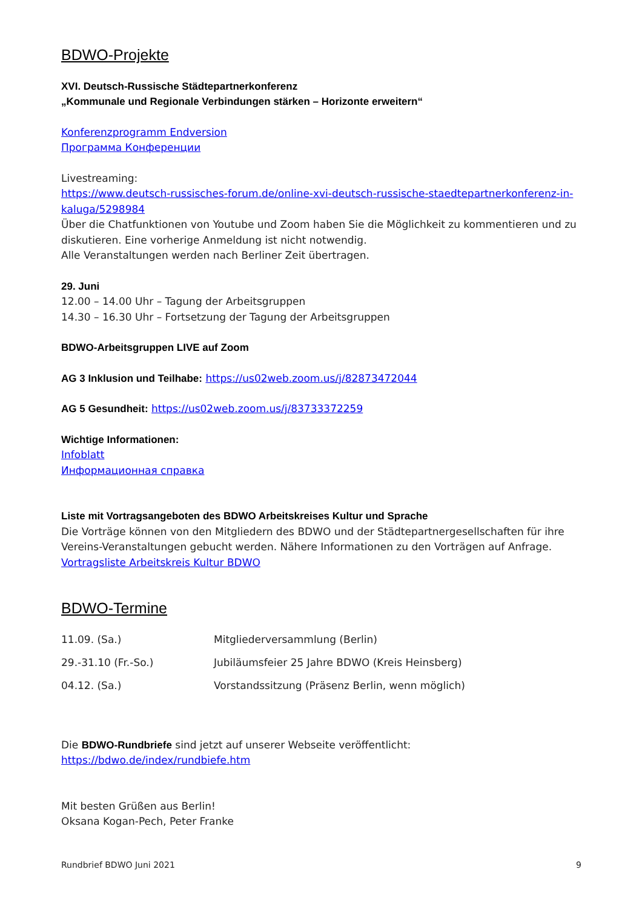BDWO-Projekte
XVI. Deutsch-Russische Städtepartnerkonferenz
„Kommunale und Regionale Verbindungen stärken – Horizonte erweitern“
Konferenzprogramm Endversion
Программа Конференции
Livestreaming:
https://www.deutsch-russisches-forum.de/online-xvi-deutsch-russische-staedtepartnerkonferenz-in-kaluga/5298984
Über die Chatfunktionen von Youtube und Zoom haben Sie die Möglichkeit zu kommentieren und zu diskutieren. Eine vorherige Anmeldung ist nicht notwendig.
Alle Veranstaltungen werden nach Berliner Zeit übertragen.
29. Juni
12.00 – 14.00 Uhr – Tagung der Arbeitsgruppen
14.30 – 16.30 Uhr – Fortsetzung der Tagung der Arbeitsgruppen
BDWO-Arbeitsgruppen LIVE auf Zoom
AG 3 Inklusion und Teilhabe: https://us02web.zoom.us/j/82873472044
AG 5 Gesundheit: https://us02web.zoom.us/j/83733372259
Wichtige Informationen:
Infoblatt
Информационная справка
Liste mit Vortragsangeboten des BDWO Arbeitskreises Kultur und Sprache
Die Vorträge können von den Mitgliedern des BDWO und der Städtepartnergesellschaften für ihre Vereins-Veranstaltungen gebucht werden. Nähere Informationen zu den Vorträgen auf Anfrage.
Vortragsliste Arbeitskreis Kultur BDWO
BDWO-Termine
| 11.09. (Sa.) | Mitgliederversammlung (Berlin) |
| 29.-31.10 (Fr.-So.) | Jubiläumsfeier 25 Jahre BDWO (Kreis Heinsberg) |
| 04.12. (Sa.) | Vorstandssitzung (Präsenz Berlin, wenn möglich) |
Die BDWO-Rundbriefe sind jetzt auf unserer Webseite veröffentlicht:
https://bdwo.de/index/rundbiefe.htm
Mit besten Grüßen aus Berlin!
Oksana Kogan-Pech, Peter Franke
Rundbrief BDWO Juni 2021 9